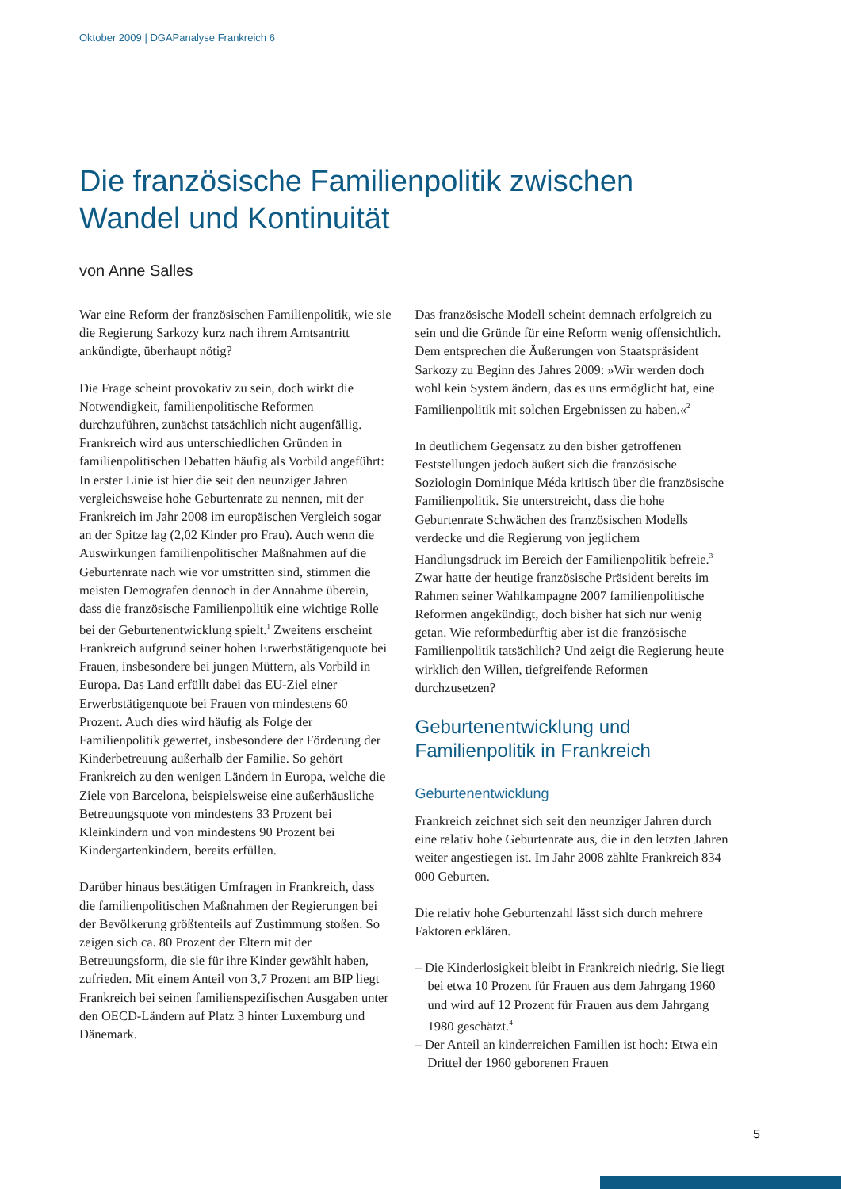Oktober 2009 | DGAPanalyse Frankreich 6
Die französische Familienpolitik zwischen
Wandel und Kontinuität
von Anne Salles
War eine Reform der französischen Familienpolitik, wie sie die Regierung Sarkozy kurz nach ihrem Amtsantritt ankündigte, überhaupt nötig?
Die Frage scheint provokativ zu sein, doch wirkt die Notwendigkeit, familienpolitische Reformen durchzuführen, zunächst tatsächlich nicht augenfällig. Frankreich wird aus unterschiedlichen Gründen in familienpolitischen Debatten häufig als Vorbild angeführt: In erster Linie ist hier die seit den neunziger Jahren vergleichsweise hohe Geburtenrate zu nennen, mit der Frankreich im Jahr 2008 im europäischen Vergleich sogar an der Spitze lag (2,02 Kinder pro Frau). Auch wenn die Auswirkungen familienpolitischer Maßnahmen auf die Geburtenrate nach wie vor umstritten sind, stimmen die meisten Demografen dennoch in der Annahme überein, dass die französische Familienpolitik eine wichtige Rolle bei der Geburtenentwicklung spielt.<sup>1</sup> Zweitens erscheint Frankreich aufgrund seiner hohen Erwerbstätigenquote bei Frauen, insbesondere bei jungen Müttern, als Vorbild in Europa. Das Land erfüllt dabei das EU-Ziel einer Erwerbstätigenquote bei Frauen von mindestens 60 Prozent. Auch dies wird häufig als Folge der Familienpolitik gewertet, insbesondere der Förderung der Kinderbetreuung außerhalb der Familie. So gehört Frankreich zu den wenigen Ländern in Europa, welche die Ziele von Barcelona, beispielsweise eine außerhäusliche Betreuungsquote von mindestens 33 Prozent bei Kleinkindern und von mindestens 90 Prozent bei Kindergartenkindern, bereits erfüllen.
Darüber hinaus bestätigen Umfragen in Frankreich, dass die familienpolitischen Maßnahmen der Regierungen bei der Bevölkerung größtenteils auf Zustimmung stoßen. So zeigen sich ca. 80 Prozent der Eltern mit der Betreuungsform, die sie für ihre Kinder gewählt haben, zufrieden. Mit einem Anteil von 3,7 Prozent am BIP liegt Frankreich bei seinen familienspezifischen Ausgaben unter den OECD-Ländern auf Platz 3 hinter Luxemburg und Dänemark.
Das französische Modell scheint demnach erfolgreich zu sein und die Gründe für eine Reform wenig offensichtlich. Dem entsprechen die Äußerungen von Staatspräsident Sarkozy zu Beginn des Jahres 2009: »Wir werden doch wohl kein System ändern, das es uns ermöglicht hat, eine Familienpolitik mit solchen Ergebnissen zu haben.«<sup>2</sup>
In deutlichem Gegensatz zu den bisher getroffenen Feststellungen jedoch äußert sich die französische Soziologin Dominique Méda kritisch über die französische Familienpolitik. Sie unterstreicht, dass die hohe Geburtenrate Schwächen des französischen Modells verdecke und die Regierung von jeglichem Handlungsdruck im Bereich der Familienpolitik befreie.<sup>3</sup> Zwar hatte der heutige französische Präsident bereits im Rahmen seiner Wahlkampagne 2007 familienpolitische Reformen angekündigt, doch bisher hat sich nur wenig getan. Wie reformbedürftig aber ist die französische Familienpolitik tatsächlich? Und zeigt die Regierung heute wirklich den Willen, tiefgreifende Reformen durchzusetzen?
Geburtenentwicklung und
Familienpolitik in Frankreich
Geburtenentwicklung
Frankreich zeichnet sich seit den neunziger Jahren durch eine relativ hohe Geburtenrate aus, die in den letzten Jahren weiter angestiegen ist. Im Jahr 2008 zählte Frankreich 834 000 Geburten.
Die relativ hohe Geburtenzahl lässt sich durch mehrere Faktoren erklären.
– Die Kinderlosigkeit bleibt in Frankreich niedrig. Sie liegt bei etwa 10 Prozent für Frauen aus dem Jahrgang 1960 und wird auf 12 Prozent für Frauen aus dem Jahrgang 1980 geschätzt.<sup>4</sup>
– Der Anteil an kinderreichen Familien ist hoch: Etwa ein Drittel der 1960 geborenen Frauen
5